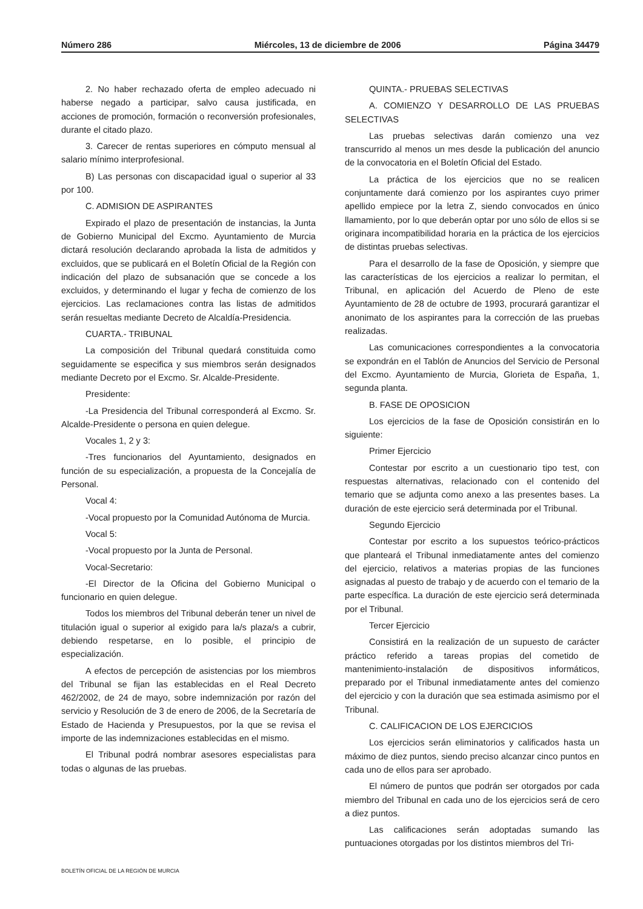Número 286 Miércoles, 13 de diciembre de 2006 Página 34479
2. No haber rechazado oferta de empleo adecuado ni haberse negado a participar, salvo causa justificada, en acciones de promoción, formación o reconversión profesionales, durante el citado plazo.
3. Carecer de rentas superiores en cómputo mensual al salario mínimo interprofesional.
B) Las personas con discapacidad igual o superior al 33 por 100.
C. ADMISION DE ASPIRANTES
Expirado el plazo de presentación de instancias, la Junta de Gobierno Municipal del Excmo. Ayuntamiento de Murcia dictará resolución declarando aprobada la lista de admitidos y excluidos, que se publicará en el Boletín Oficial de la Región con indicación del plazo de subsanación que se concede a los excluidos, y determinando el lugar y fecha de comienzo de los ejercicios. Las reclamaciones contra las listas de admitidos serán resueltas mediante Decreto de Alcaldía-Presidencia.
CUARTA.- TRIBUNAL
La composición del Tribunal quedará constituida como seguidamente se especifica y sus miembros serán designados mediante Decreto por el Excmo. Sr. Alcalde-Presidente.
Presidente:
-La Presidencia del Tribunal corresponderá al Excmo. Sr. Alcalde-Presidente o persona en quien delegue.
Vocales 1, 2 y 3:
-Tres funcionarios del Ayuntamiento, designados en función de su especialización, a propuesta de la Concejalía de Personal.
Vocal 4:
-Vocal propuesto por la Comunidad Autónoma de Murcia.
Vocal 5:
-Vocal propuesto por la Junta de Personal.
Vocal-Secretario:
-El Director de la Oficina del Gobierno Municipal o funcionario en quien delegue.
Todos los miembros del Tribunal deberán tener un nivel de titulación igual o superior al exigido para la/s plaza/s a cubrir, debiendo respetarse, en lo posible, el principio de especialización.
A efectos de percepción de asistencias por los miembros del Tribunal se fijan las establecidas en el Real Decreto 462/2002, de 24 de mayo, sobre indemnización por razón del servicio y Resolución de 3 de enero de 2006, de la Secretaría de Estado de Hacienda y Presupuestos, por la que se revisa el importe de las indemnizaciones establecidas en el mismo.
El Tribunal podrá nombrar asesores especialistas para todas o algunas de las pruebas.
QUINTA.- PRUEBAS SELECTIVAS
A. COMIENZO Y DESARROLLO DE LAS PRUEBAS SELECTIVAS
Las pruebas selectivas darán comienzo una vez transcurrido al menos un mes desde la publicación del anuncio de la convocatoria en el Boletín Oficial del Estado.
La práctica de los ejercicios que no se realicen conjuntamente dará comienzo por los aspirantes cuyo primer apellido empiece por la letra Z, siendo convocados en único llamamiento, por lo que deberán optar por uno sólo de ellos si se originara incompatibilidad horaria en la práctica de los ejercicios de distintas pruebas selectivas.
Para el desarrollo de la fase de Oposición, y siempre que las características de los ejercicios a realizar lo permitan, el Tribunal, en aplicación del Acuerdo de Pleno de este Ayuntamiento de 28 de octubre de 1993, procurará garantizar el anonimato de los aspirantes para la corrección de las pruebas realizadas.
Las comunicaciones correspondientes a la convocatoria se expondrán en el Tablón de Anuncios del Servicio de Personal del Excmo. Ayuntamiento de Murcia, Glorieta de España, 1, segunda planta.
B. FASE DE OPOSICION
Los ejercicios de la fase de Oposición consistirán en lo siguiente:
Primer Ejercicio
Contestar por escrito a un cuestionario tipo test, con respuestas alternativas, relacionado con el contenido del temario que se adjunta como anexo a las presentes bases. La duración de este ejercicio será determinada por el Tribunal.
Segundo Ejercicio
Contestar por escrito a los supuestos teórico-prácticos que planteará el Tribunal inmediatamente antes del comienzo del ejercicio, relativos a materias propias de las funciones asignadas al puesto de trabajo y de acuerdo con el temario de la parte específica. La duración de este ejercicio será determinada por el Tribunal.
Tercer Ejercicio
Consistirá en la realización de un supuesto de carácter práctico referido a tareas propias del cometido de mantenimiento-instalación de dispositivos informáticos, preparado por el Tribunal inmediatamente antes del comienzo del ejercicio y con la duración que sea estimada asimismo por el Tribunal.
C. CALIFICACION DE LOS EJERCICIOS
Los ejercicios serán eliminatorios y calificados hasta un máximo de diez puntos, siendo preciso alcanzar cinco puntos en cada uno de ellos para ser aprobado.
El número de puntos que podrán ser otorgados por cada miembro del Tribunal en cada uno de los ejercicios será de cero a diez puntos.
Las calificaciones serán adoptadas sumando las puntuaciones otorgadas por los distintos miembros del Tri-
BOLETÍN OFICIAL DE LA REGIÓN DE MURCIA